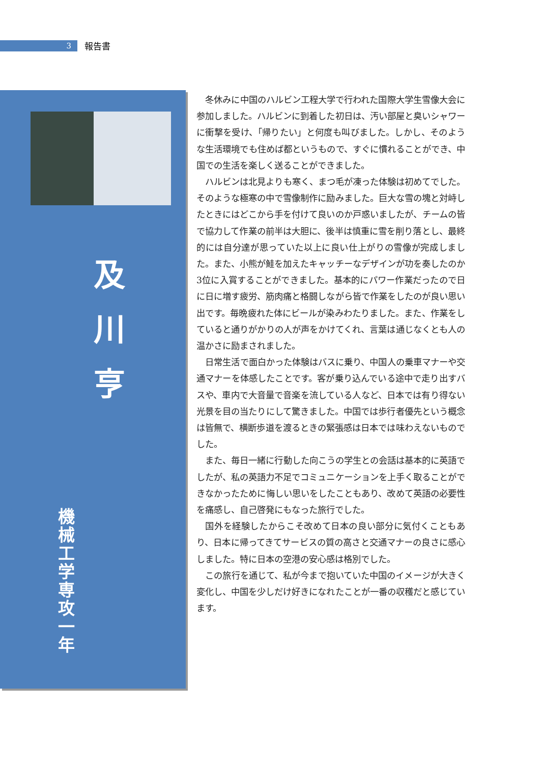3
報告書
及
川
亨
機械工学専攻一年
冬休みに中国のハルビン工程大学で行われた国際大学生雪像大会に参加しました。ハルビンに到着した初日は、汚い部屋と臭いシャワーに衝撃を受け、「帰りたい」と何度も叫びました。しかし、そのような生活環境でも住めば都というもので、すぐに慣れることができ、中国での生活を楽しく送ることができました。
ハルビンは北見よりも寒く、まつ毛が凍った体験は初めてでした。そのような極寒の中で雪像制作に励みました。巨大な雪の塊と対峙したときにはどこから手を付けて良いのか戸惑いましたが、チームの皆で協力して作業の前半は大胆に、後半は慎重に雪を削り落とし、最終的には自分達が思っていた以上に良い仕上がりの雪像が完成しました。また、小熊が鮭を加えたキャッチーなデザインが功を奏したのか3位に入賞することができました。基本的にパワー作業だったので日に日に増す疲労、筋肉痛と格闘しながら皆で作業をしたのが良い思い出です。毎晩疲れた体にビールが染みわたりました。また、作業をしていると通りがかりの人が声をかけてくれ、言葉は通じなくとも人の温かさに励まされました。
日常生活で面白かった体験はバスに乗り、中国人の乗車マナーや交通マナーを体感したことです。客が乗り込んでいる途中で走り出すバスや、車内で大音量で音楽を流している人など、日本では有り得ない光景を目の当たりにして驚きました。中国では歩行者優先という概念は皆無で、横断歩道を渡るときの緊張感は日本では味わえないものでした。
また、毎日一緒に行動した向こうの学生との会話は基本的に英語でしたが、私の英語力不足でコミュニケーションを上手く取ることができなかったために悔しい思いをしたこともあり、改めて英語の必要性を痛感し、自己啓発にもなった旅行でした。
国外を経験したからこそ改めて日本の良い部分に気付くこともあり、日本に帰ってきてサービスの質の高さと交通マナーの良さに感心しました。特に日本の空港の安心感は格別でした。
この旅行を通じて、私が今まで抱いていた中国のイメージが大きく変化し、中国を少しだけ好きになれたことが一番の収穫だと感じています。